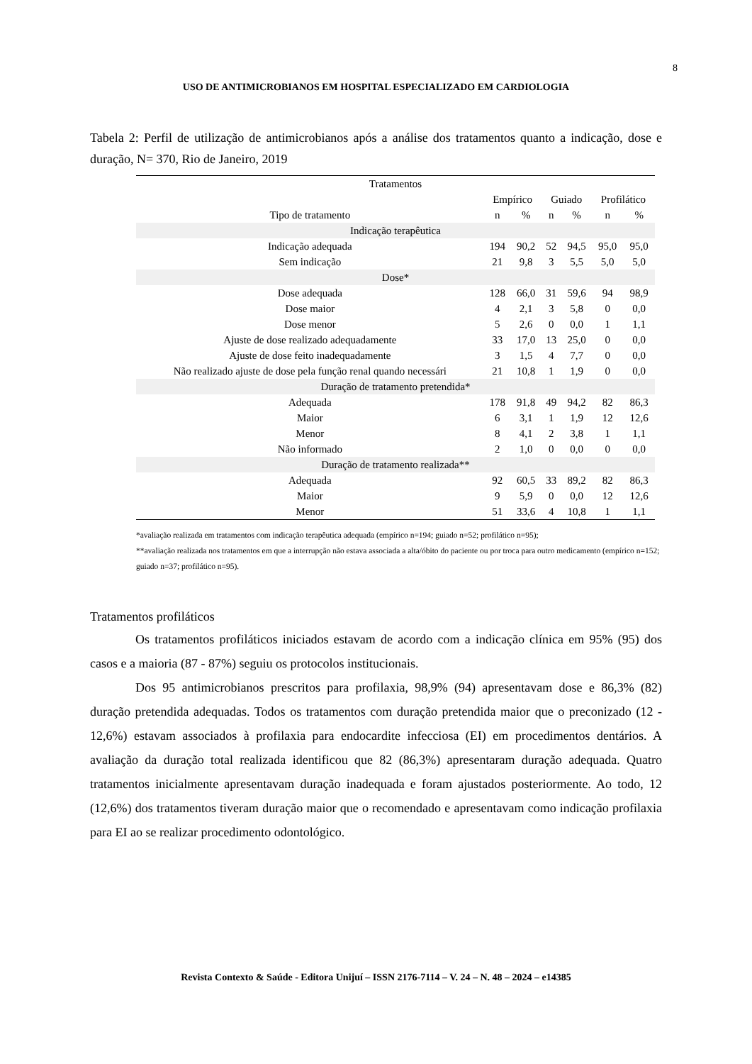8
USO DE ANTIMICROBIANOS EM HOSPITAL ESPECIALIZADO EM CARDIOLOGIA
Tabela 2: Perfil de utilização de antimicrobianos após a análise dos tratamentos quanto a indicação, dose e duração, N= 370, Rio de Janeiro, 2019
| Tratamentos | | | | | | |
| --- | --- | --- | --- | --- | --- | --- |
| | Empírico | | Guiado | | Profilático | |
| Tipo de tratamento | n | % | n | % | n | % |
| Indicação terapêutica | | | | | | |
| Indicação adequada | 194 | 90,2 | 52 | 94,5 | 95,0 | 95,0 |
| Sem indicação | 21 | 9,8 | 3 | 5,5 | 5,0 | 5,0 |
| Dose* | | | | | | |
| Dose adequada | 128 | 66,0 | 31 | 59,6 | 94 | 98,9 |
| Dose maior | 4 | 2,1 | 3 | 5,8 | 0 | 0,0 |
| Dose menor | 5 | 2,6 | 0 | 0,0 | 1 | 1,1 |
| Ajuste de dose realizado adequadamente | 33 | 17,0 | 13 | 25,0 | 0 | 0,0 |
| Ajuste de dose feito inadequadamente | 3 | 1,5 | 4 | 7,7 | 0 | 0,0 |
| Não realizado ajuste de dose pela função renal quando necessári | 21 | 10,8 | 1 | 1,9 | 0 | 0,0 |
| Duração de tratamento pretendida* | | | | | | |
| Adequada | 178 | 91,8 | 49 | 94,2 | 82 | 86,3 |
| Maior | 6 | 3,1 | 1 | 1,9 | 12 | 12,6 |
| Menor | 8 | 4,1 | 2 | 3,8 | 1 | 1,1 |
| Não informado | 2 | 1,0 | 0 | 0,0 | 0 | 0,0 |
| Duração de tratamento realizada** | | | | | | |
| Adequada | 92 | 60,5 | 33 | 89,2 | 82 | 86,3 |
| Maior | 9 | 5,9 | 0 | 0,0 | 12 | 12,6 |
| Menor | 51 | 33,6 | 4 | 10,8 | 1 | 1,1 |
*avaliação realizada em tratamentos com indicação terapêutica adequada (empírico n=194; guiado n=52; profilático n=95);
**avaliação realizada nos tratamentos em que a interrupção não estava associada a alta/óbito do paciente ou por troca para outro medicamento (empírico n=152; guiado n=37; profilático n=95).
Tratamentos profiláticos
Os tratamentos profiláticos iniciados estavam de acordo com a indicação clínica em 95% (95) dos casos e a maioria (87 - 87%) seguiu os protocolos institucionais.
Dos 95 antimicrobianos prescritos para profilaxia, 98,9% (94) apresentavam dose e 86,3% (82) duração pretendida adequadas. Todos os tratamentos com duração pretendida maior que o preconizado (12 - 12,6%) estavam associados à profilaxia para endocardite infecciosa (EI) em procedimentos dentários. A avaliação da duração total realizada identificou que 82 (86,3%) apresentaram duração adequada. Quatro tratamentos inicialmente apresentavam duração inadequada e foram ajustados posteriormente. Ao todo, 12 (12,6%) dos tratamentos tiveram duração maior que o recomendado e apresentavam como indicação profilaxia para EI ao se realizar procedimento odontológico.
Revista Contexto & Saúde - Editora Unijuí – ISSN 2176-7114 – V. 24 – N. 48 – 2024 – e14385